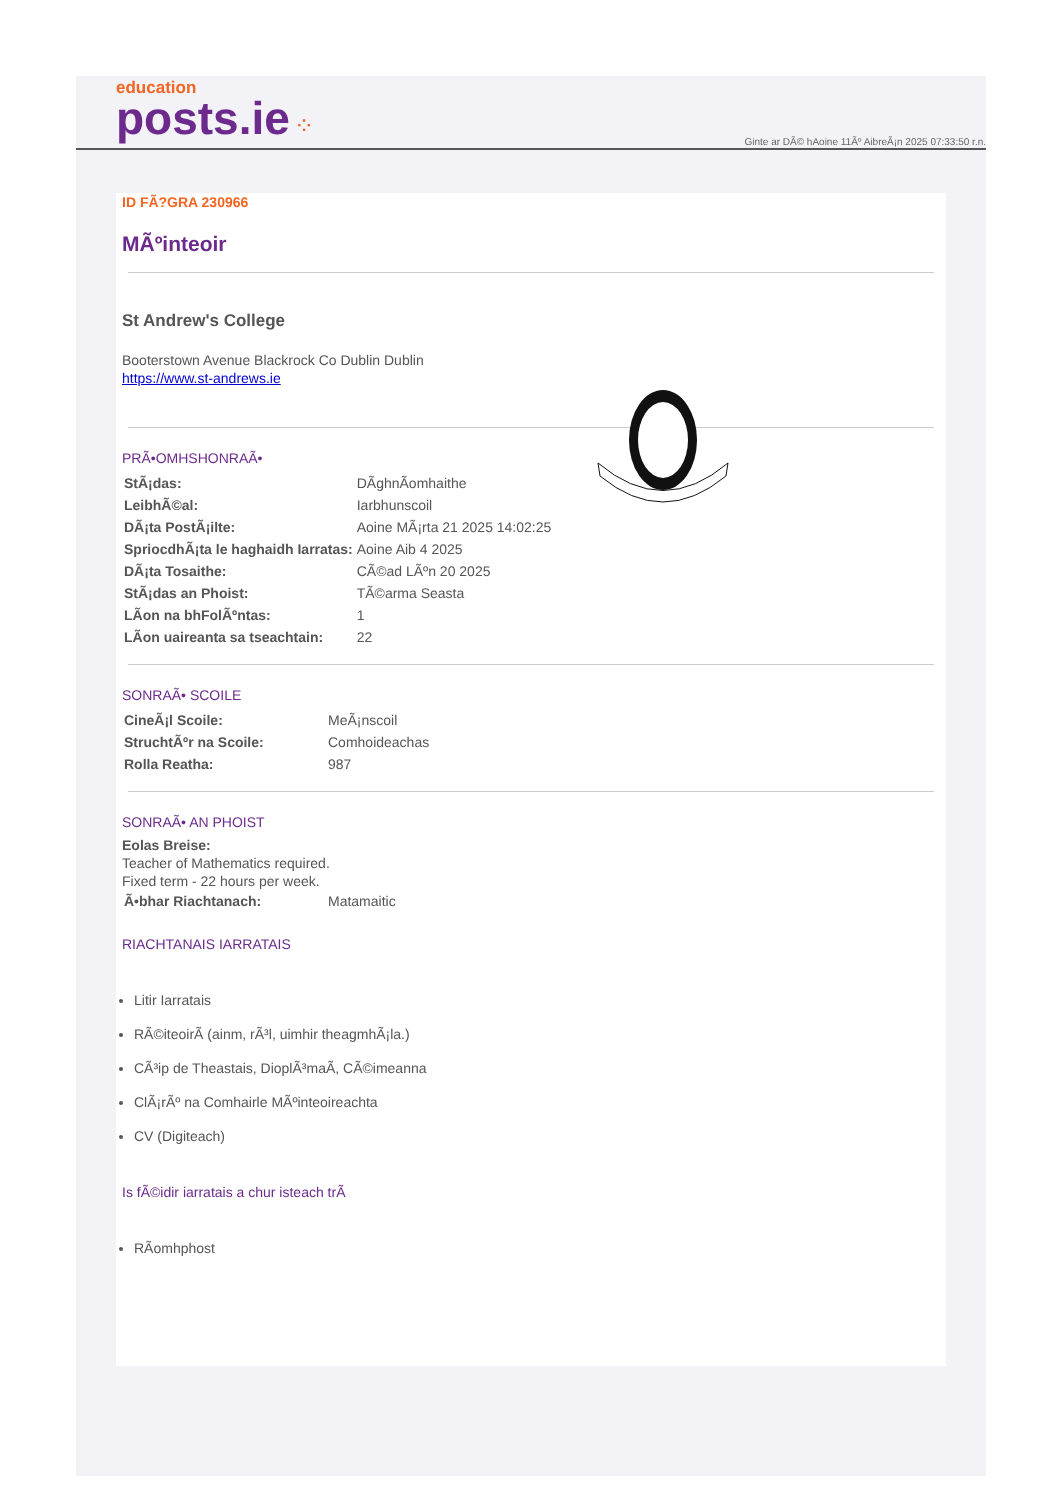education
posts.ie ⁘
Ginte ar DÃ© hAoine 11Ãº AibreÃ¡n 2025 07:33:50 r.n.
ID FÃ?GRA 230966
MÃºinteoir
St Andrew's College
Booterstown Avenue Blackrock Co Dublin Dublin
https://www.st-andrews.ie
PRÃ•OMHSHONRAÃ•
| StÃ¡das: | DÃghnÃomhaithe |
| LeibhÃ©al: | Iarbhunscoil |
| DÃ¡ta PostÃ¡ilte: | Aoine MÃ¡rta 21 2025 14:02:25 |
| SpriocdhÃ¡ta le haghaidh Iarratas: | Aoine Aib 4 2025 |
| DÃ¡ta Tosaithe: | CÃ©ad LÃºn 20 2025 |
| StÃ¡das an Phoist: | TÃ©arma Seasta |
| LÃon na bhFolÃºntas: | 1 |
| LÃon uaireanta sa tseachtain: | 22 |
SONRAÃ• SCOILE
| CineÃ¡l Scoile: | MeÃ¡nscoil |
| StruchtÃºr na Scoile: | Comhoideachas |
| Rolla Reatha: | 987 |
SONRAÃ• AN PHOIST
Eolas Breise:
Teacher of Mathematics required.
Fixed term - 22 hours per week.
| Ã•bhar Riachtanach: | Matamaitic |
RIACHTANAIS IARRATAIS
Litir Iarratais
RÃ©iteoirÃ (ainm, rÃ³l, uimhir theagmhÃ¡la.)
CÃ³ip de Theastais, DioplÃ³maÃ, CÃ©imeanna
ClÃ¡rÃº na Comhairle MÃºinteoireachta
CV (Digiteach)
Is fÃ©idir iarratais a chur isteach trÃ
RÃomhphost